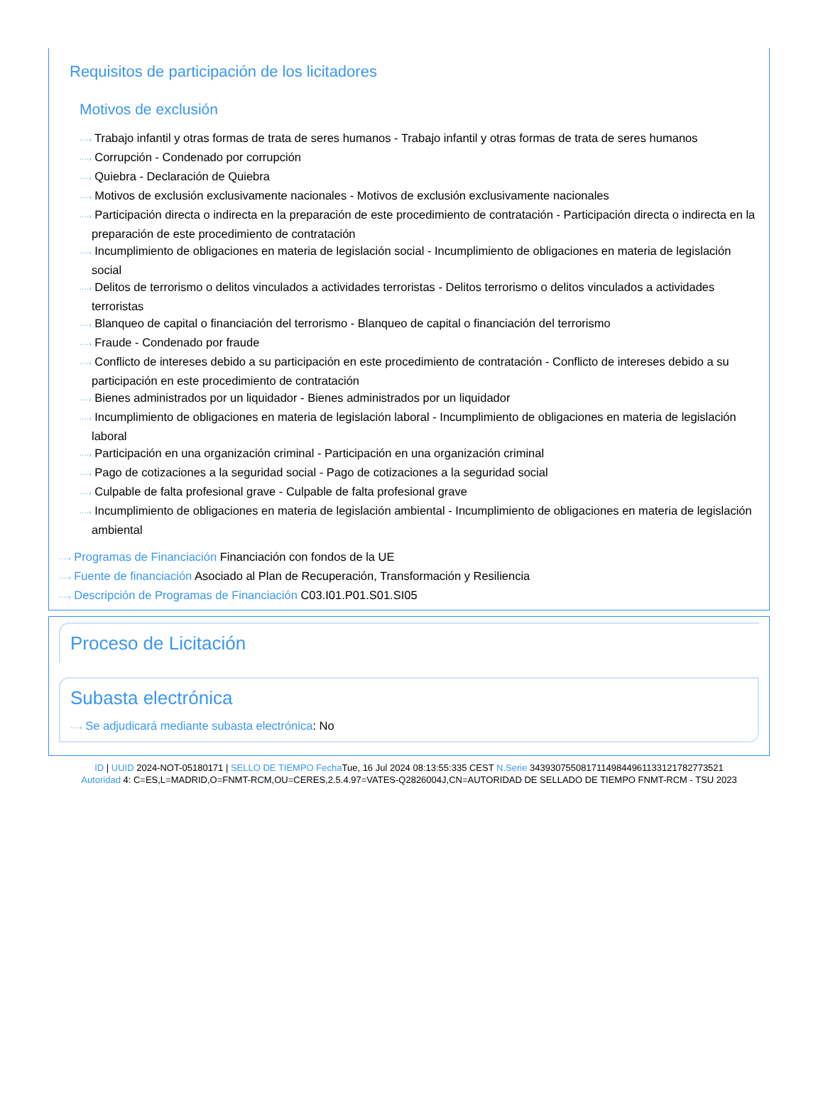Requisitos de participación de los licitadores
Motivos de exclusión
····› Trabajo infantil y otras formas de trata de seres humanos - Trabajo infantil y otras formas de trata de seres humanos
····› Corrupción - Condenado por corrupción
····› Quiebra - Declaración de Quiebra
····› Motivos de exclusión exclusivamente nacionales - Motivos de exclusión exclusivamente nacionales
····› Participación directa o indirecta en la preparación de este procedimiento de contratación - Participación directa o indirecta en la preparación de este procedimiento de contratación
····› Incumplimiento de obligaciones en materia de legislación social - Incumplimiento de obligaciones en materia de legislación social
····› Delitos de terrorismo o delitos vinculados a actividades terroristas - Delitos terrorismo o delitos vinculados a actividades terroristas
····› Blanqueo de capital o financiación del terrorismo - Blanqueo de capital o financiación del terrorismo
····› Fraude - Condenado por fraude
····› Conflicto de intereses debido a su participación en este procedimiento de contratación - Conflicto de intereses debido a su participación en este procedimiento de contratación
····› Bienes administrados por un liquidador - Bienes administrados por un liquidador
····› Incumplimiento de obligaciones en materia de legislación laboral - Incumplimiento de obligaciones en materia de legislación laboral
····› Participación en una organización criminal - Participación en una organización criminal
····› Pago de cotizaciones a la seguridad social - Pago de cotizaciones a la seguridad social
····› Culpable de falta profesional grave - Culpable de falta profesional grave
····› Incumplimiento de obligaciones en materia de legislación ambiental - Incumplimiento de obligaciones en materia de legislación ambiental
····› Programas de Financiación Financiación con fondos de la UE
····› Fuente de financiación Asociado al Plan de Recuperación, Transformación y Resiliencia
····› Descripción de Programas de Financiación C03.I01.P01.S01.SI05
Proceso de Licitación
Subasta electrónica
····› Se adjudicará mediante subasta electrónica: No
ID | UUID 2024-NOT-05180171 | SELLO DE TIEMPO Fecha Tue, 16 Jul 2024 08:13:55:335 CEST N.Serie 343930755081711498449611331217827735​21
Autoridad 4: C=ES,L=MADRID,O=FNMT-RCM,OU=CERES,2.5.4.97=VATES-Q2826004J,CN=AUTORIDAD DE SELLADO DE TIEMPO FNMT-RCM - TSU 2023